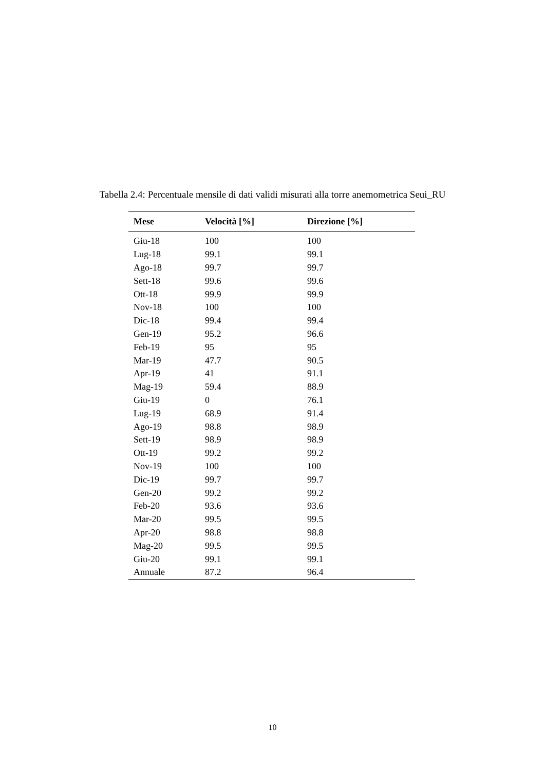Tabella 2.4: Percentuale mensile di dati validi misurati alla torre anemometrica Seui_RU
| Mese | Velocità [%] | Direzione [%] |
| --- | --- | --- |
| Giu-18 | 100 | 100 |
| Lug-18 | 99.1 | 99.1 |
| Ago-18 | 99.7 | 99.7 |
| Sett-18 | 99.6 | 99.6 |
| Ott-18 | 99.9 | 99.9 |
| Nov-18 | 100 | 100 |
| Dic-18 | 99.4 | 99.4 |
| Gen-19 | 95.2 | 96.6 |
| Feb-19 | 95 | 95 |
| Mar-19 | 47.7 | 90.5 |
| Apr-19 | 41 | 91.1 |
| Mag-19 | 59.4 | 88.9 |
| Giu-19 | 0 | 76.1 |
| Lug-19 | 68.9 | 91.4 |
| Ago-19 | 98.8 | 98.9 |
| Sett-19 | 98.9 | 98.9 |
| Ott-19 | 99.2 | 99.2 |
| Nov-19 | 100 | 100 |
| Dic-19 | 99.7 | 99.7 |
| Gen-20 | 99.2 | 99.2 |
| Feb-20 | 93.6 | 93.6 |
| Mar-20 | 99.5 | 99.5 |
| Apr-20 | 98.8 | 98.8 |
| Mag-20 | 99.5 | 99.5 |
| Giu-20 | 99.1 | 99.1 |
| Annuale | 87.2 | 96.4 |
10